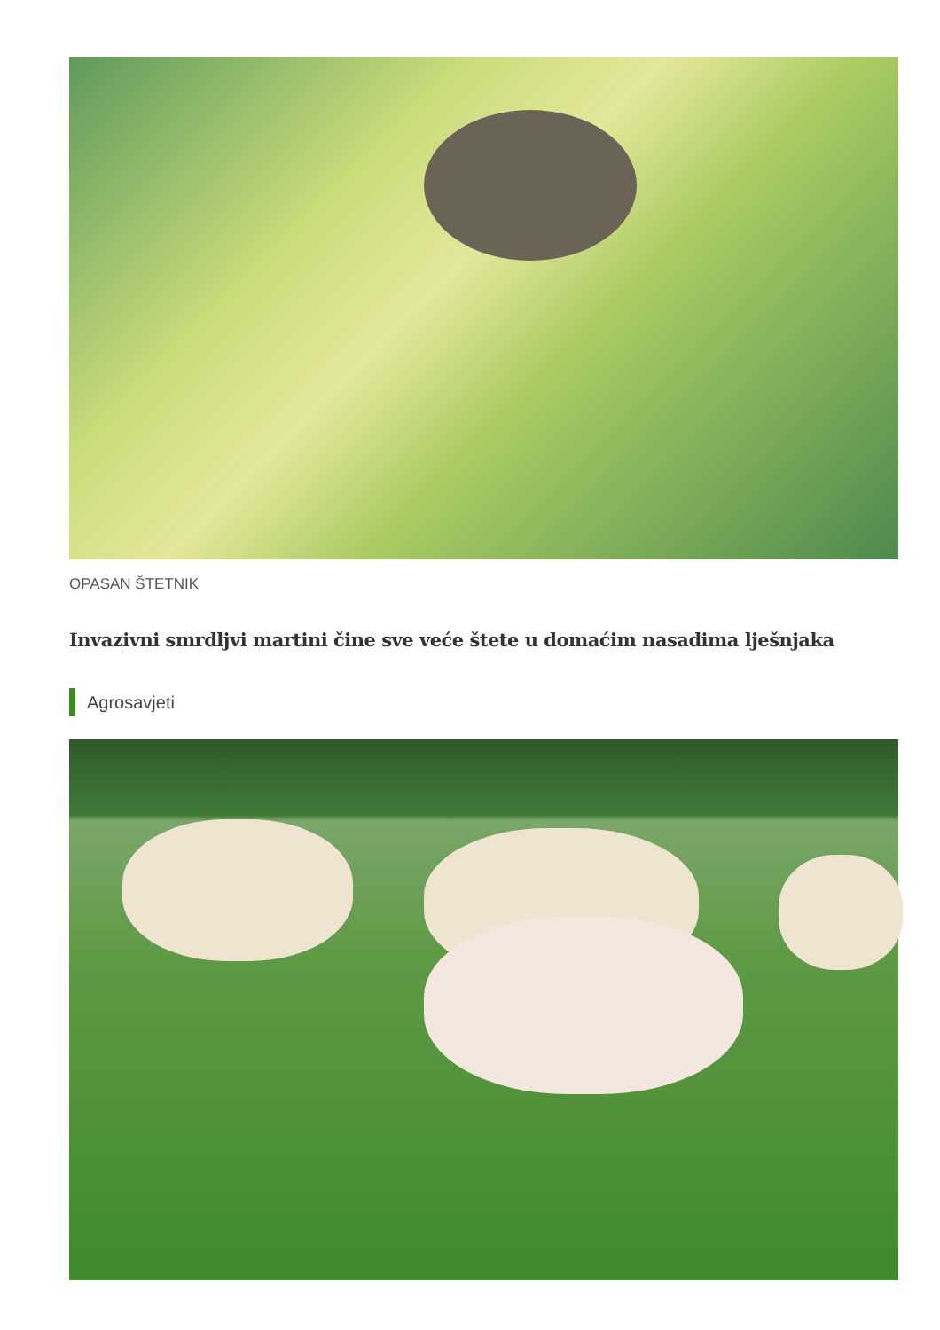OPASAN ŠTETNIK
Invazivni smrdljvi martini čine sve veće štete u domaćim nasadima lješnjaka
Agrosavjeti